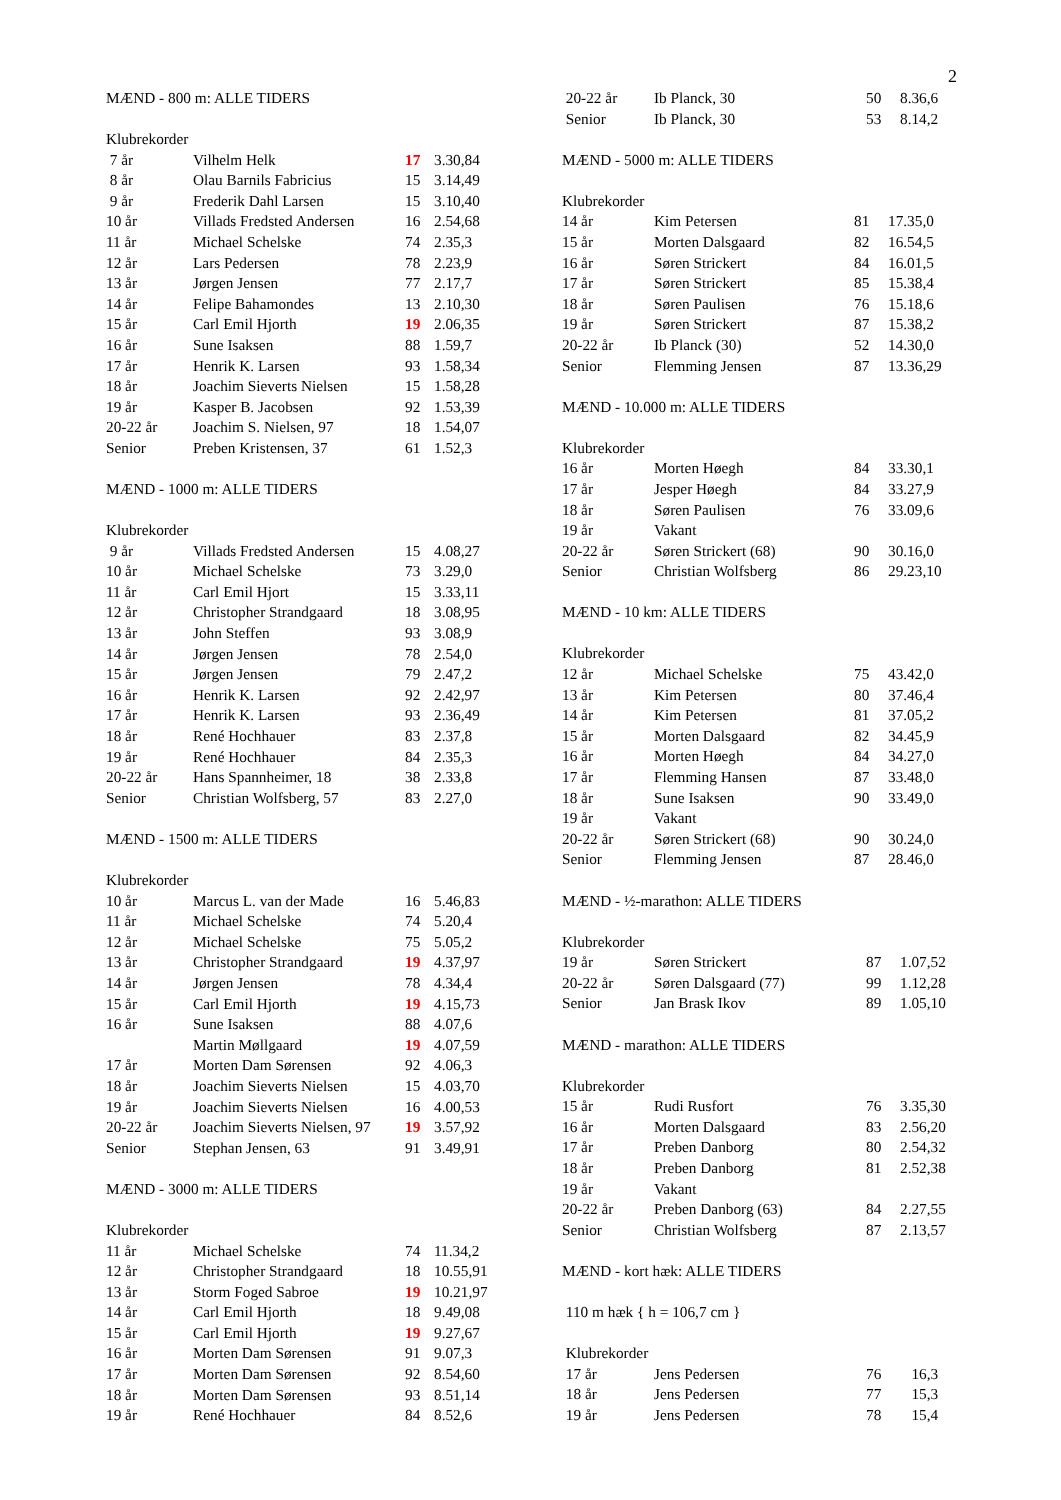2
MÆND - 800 m: ALLE TIDERS
Klubrekorder
| 7 år | Vilhelm Helk | 17 | 3.30,84 |
| 8 år | Olau Barnils Fabricius | 15 | 3.14,49 |
| 9 år | Frederik Dahl Larsen | 15 | 3.10,40 |
| 10 år | Villads Fredsted Andersen | 16 | 2.54,68 |
| 11 år | Michael Schelske | 74 | 2.35,3 |
| 12 år | Lars Pedersen | 78 | 2.23,9 |
| 13 år | Jørgen Jensen | 77 | 2.17,7 |
| 14 år | Felipe Bahamondes | 13 | 2.10,30 |
| 15 år | Carl Emil Hjorth | 19 | 2.06,35 |
| 16 år | Sune Isaksen | 88 | 1.59,7 |
| 17 år | Henrik K. Larsen | 93 | 1.58,34 |
| 18 år | Joachim Sieverts Nielsen | 15 | 1.58,28 |
| 19 år | Kasper B. Jacobsen | 92 | 1.53,39 |
| 20-22 år | Joachim S. Nielsen, 97 | 18 | 1.54,07 |
| Senior | Preben Kristensen, 37 | 61 | 1.52,3 |
MÆND - 1000 m: ALLE TIDERS
Klubrekorder
| 9 år | Villads Fredsted Andersen | 15 | 4.08,27 |
| 10 år | Michael Schelske | 73 | 3.29,0 |
| 11 år | Carl Emil Hjort | 15 | 3.33,11 |
| 12 år | Christopher Strandgaard | 18 | 3.08,95 |
| 13 år | John Steffen | 93 | 3.08,9 |
| 14 år | Jørgen Jensen | 78 | 2.54,0 |
| 15 år | Jørgen Jensen | 79 | 2.47,2 |
| 16 år | Henrik K. Larsen | 92 | 2.42,97 |
| 17 år | Henrik K. Larsen | 93 | 2.36,49 |
| 18 år | René Hochhauer | 83 | 2.37,8 |
| 19 år | René Hochhauer | 84 | 2.35,3 |
| 20-22 år | Hans Spannheimer, 18 | 38 | 2.33,8 |
| Senior | Christian Wolfsberg, 57 | 83 | 2.27,0 |
MÆND - 1500 m: ALLE TIDERS
Klubrekorder
| 10 år | Marcus L. van der Made | 16 | 5.46,83 |
| 11 år | Michael Schelske | 74 | 5.20,4 |
| 12 år | Michael Schelske | 75 | 5.05,2 |
| 13 år | Christopher Strandgaard | 19 | 4.37,97 |
| 14 år | Jørgen Jensen | 78 | 4.34,4 |
| 15 år | Carl Emil Hjorth | 19 | 4.15,73 |
| 16 år | Sune Isaksen | 88 | 4.07,6 |
| | Martin Møllgaard | 19 | 4.07,59 |
| 17 år | Morten Dam Sørensen | 92 | 4.06,3 |
| 18 år | Joachim Sieverts Nielsen | 15 | 4.03,70 |
| 19 år | Joachim Sieverts Nielsen | 16 | 4.00,53 |
| 20-22 år | Joachim Sieverts Nielsen, 97 | 19 | 3.57,92 |
| Senior | Stephan Jensen, 63 | 91 | 3.49,91 |
MÆND - 3000 m: ALLE TIDERS
Klubrekorder
| 11 år | Michael Schelske | 74 | 11.34,2 |
| 12 år | Christopher Strandgaard | 18 | 10.55,91 |
| 13 år | Storm Foged Sabroe | 19 | 10.21,97 |
| 14 år | Carl Emil Hjorth | 18 | 9.49,08 |
| 15 år | Carl Emil Hjorth | 19 | 9.27,67 |
| 16 år | Morten Dam Sørensen | 91 | 9.07,3 |
| 17 år | Morten Dam Sørensen | 92 | 8.54,60 |
| 18 år | Morten Dam Sørensen | 93 | 8.51,14 |
| 19 år | René Hochhauer | 84 | 8.52,6 |
| 20-22 år | Ib Planck, 30 | 50 | 8.36,6 |
| Senior | Ib Planck, 30 | 53 | 8.14,2 |
MÆND - 5000 m: ALLE TIDERS
Klubrekorder
| 14 år | Kim Petersen | 81 | 17.35,0 |
| 15 år | Morten Dalsgaard | 82 | 16.54,5 |
| 16 år | Søren Strickert | 84 | 16.01,5 |
| 17 år | Søren Strickert | 85 | 15.38,4 |
| 18 år | Søren Paulisen | 76 | 15.18,6 |
| 19 år | Søren Strickert | 87 | 15.38,2 |
| 20-22 år | Ib Planck (30) | 52 | 14.30,0 |
| Senior | Flemming Jensen | 87 | 13.36,29 |
MÆND - 10.000 m: ALLE TIDERS
Klubrekorder
| 16 år | Morten Høegh | 84 | 33.30,1 |
| 17 år | Jesper Høegh | 84 | 33.27,9 |
| 18 år | Søren Paulisen | 76 | 33.09,6 |
| 19 år | Vakant | | |
| 20-22 år | Søren Strickert (68) | 90 | 30.16,0 |
| Senior | Christian Wolfsberg | 86 | 29.23,10 |
MÆND - 10 km: ALLE TIDERS
Klubrekorder
| 12 år | Michael Schelske | 75 | 43.42,0 |
| 13 år | Kim Petersen | 80 | 37.46,4 |
| 14 år | Kim Petersen | 81 | 37.05,2 |
| 15 år | Morten Dalsgaard | 82 | 34.45,9 |
| 16 år | Morten Høegh | 84 | 34.27,0 |
| 17 år | Flemming Hansen | 87 | 33.48,0 |
| 18 år | Sune Isaksen | 90 | 33.49,0 |
| 19 år | Vakant | | |
| 20-22 år | Søren Strickert (68) | 90 | 30.24,0 |
| Senior | Flemming Jensen | 87 | 28.46,0 |
MÆND - ½-marathon: ALLE TIDERS
Klubrekorder
| 19 år | Søren Strickert | 87 | 1.07,52 |
| 20-22 år | Søren Dalsgaard (77) | 99 | 1.12,28 |
| Senior | Jan Brask Ikov | 89 | 1.05,10 |
MÆND - marathon: ALLE TIDERS
Klubrekorder
| 15 år | Rudi Rusfort | 76 | 3.35,30 |
| 16 år | Morten Dalsgaard | 83 | 2.56,20 |
| 17 år | Preben Danborg | 80 | 2.54,32 |
| 18 år | Preben Danborg | 81 | 2.52,38 |
| 19 år | Vakant | | |
| 20-22 år | Preben Danborg (63) | 84 | 2.27,55 |
| Senior | Christian Wolfsberg | 87 | 2.13,57 |
MÆND - kort hæk: ALLE TIDERS
110 m hæk { h = 106,7 cm }
Klubrekorder
| 17 år | Jens Pedersen | 76 | 16,3 |
| 18 år | Jens Pedersen | 77 | 15,3 |
| 19 år | Jens Pedersen | 78 | 15,4 |